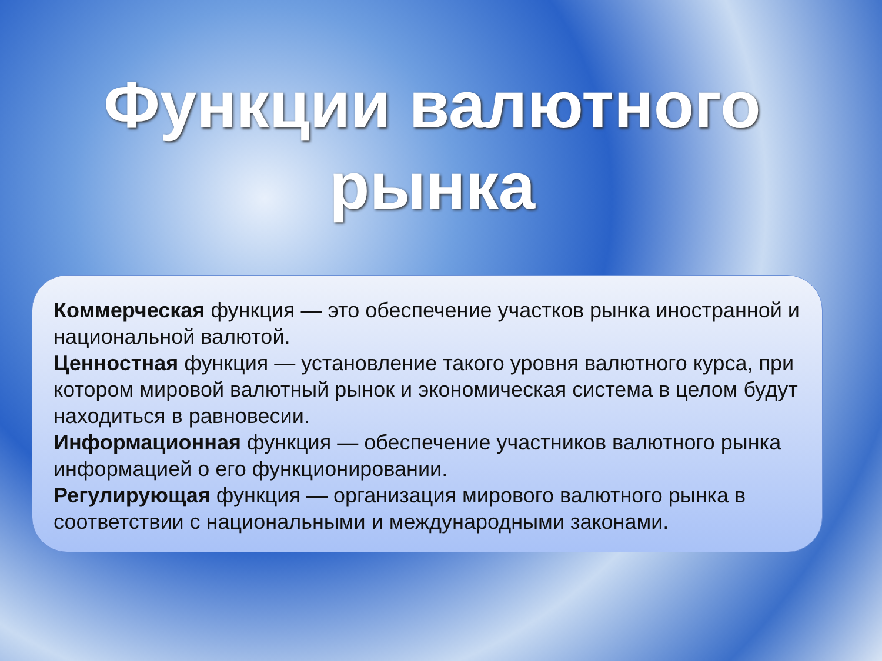Функции валютного рынка
Коммерческая функция — это обеспечение участков рынка иностранной и национальной валютой.
Ценностная функция — установление такого уровня валютного курса, при котором мировой валютный рынок и экономическая система в целом будут находиться в равновесии.
Информационная функция — обеспечение участников валютного рынка информацией о его функционировании.
Регулирующая функция — организация мирового валютного рынка в соответствии с национальными и международными законами.